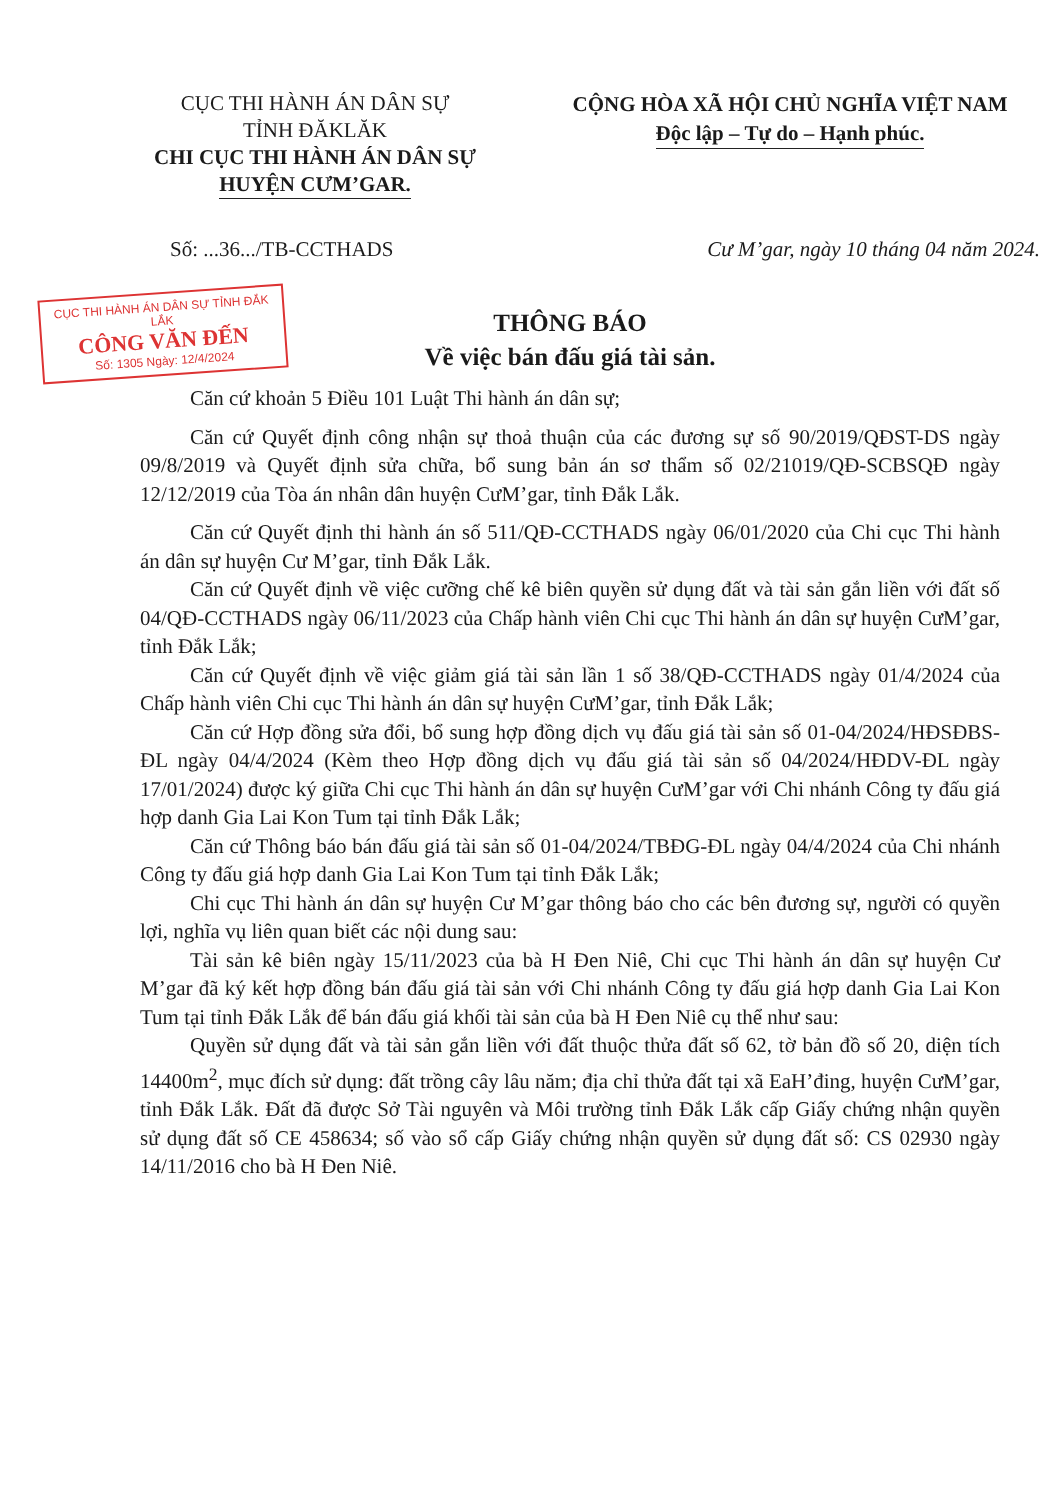CỤC THI HÀNH ÁN DÂN SỰ
TỈNH ĐĂKLĂK
CHI CỤC THI HÀNH ÁN DÂN SỰ
HUYỆN CƯM’GAR.
CỘNG HÒA XÃ HỘI CHỦ NGHĨA VIỆT NAM
Độc lập – Tự do – Hạnh phúc.
Số: ...36.../TB-CCTHADS Cư M’gar, ngày 10 tháng 04 năm 2024.
CỤC THI HÀNH ÁN DÂN SỰ TỈNH ĐẮK LẮK
CÔNG VĂN ĐẾN
Số: 1305 Ngày: 12/4/2024
THÔNG BÁO
Về việc bán đấu giá tài sản.
Căn cứ khoản 5 Điều 101 Luật Thi hành án dân sự;
Căn cứ Quyết định công nhận sự thoả thuận của các đương sự số 90/2019/QĐST-DS ngày 09/8/2019 và Quyết định sửa chữa, bổ sung bản án sơ thẩm số 02/21019/QĐ-SCBSQĐ ngày 12/12/2019 của Tòa án nhân dân huyện CưM’gar, tỉnh Đắk Lắk.
Căn cứ Quyết định thi hành án số 511/QĐ-CCTHADS ngày 06/01/2020 của Chi cục Thi hành án dân sự huyện Cư M’gar, tỉnh Đắk Lắk.
Căn cứ Quyết định về việc cưỡng chế kê biên quyền sử dụng đất và tài sản gắn liền với đất số 04/QĐ-CCTHADS ngày 06/11/2023 của Chấp hành viên Chi cục Thi hành án dân sự huyện CưM’gar, tỉnh Đắk Lắk;
Căn cứ Quyết định về việc giảm giá tài sản lần 1 số 38/QĐ-CCTHADS ngày 01/4/2024 của Chấp hành viên Chi cục Thi hành án dân sự huyện CưM’gar, tỉnh Đắk Lắk;
Căn cứ Hợp đồng sửa đổi, bổ sung hợp đồng dịch vụ đấu giá tài sản số 01-04/2024/HĐSĐBS-ĐL ngày 04/4/2024 (Kèm theo Hợp đồng dịch vụ đấu giá tài sản số 04/2024/HĐDV-ĐL ngày 17/01/2024) được ký giữa Chi cục Thi hành án dân sự huyện CưM’gar với Chi nhánh Công ty đấu giá hợp danh Gia Lai Kon Tum tại tỉnh Đắk Lắk;
Căn cứ Thông báo bán đấu giá tài sản số 01-04/2024/TBĐG-ĐL ngày 04/4/2024 của Chi nhánh Công ty đấu giá hợp danh Gia Lai Kon Tum tại tỉnh Đắk Lắk;
Chi cục Thi hành án dân sự huyện Cư M’gar thông báo cho các bên đương sự, người có quyền lợi, nghĩa vụ liên quan biết các nội dung sau:
Tài sản kê biên ngày 15/11/2023 của bà H Đen Niê, Chi cục Thi hành án dân sự huyện Cư M’gar đã ký kết hợp đồng bán đấu giá tài sản với Chi nhánh Công ty đấu giá hợp danh Gia Lai Kon Tum tại tỉnh Đắk Lắk để bán đấu giá khối tài sản của bà H Đen Niê cụ thể như sau:
Quyền sử dụng đất và tài sản gắn liền với đất thuộc thửa đất số 62, tờ bản đồ số 20, diện tích 14400m<sup>2</sup>, mục đích sử dụng: đất trồng cây lâu năm; địa chỉ thửa đất tại xã EaH’đing, huyện CưM’gar, tỉnh Đắk Lắk. Đất đã được Sở Tài nguyên và Môi trường tỉnh Đắk Lắk cấp Giấy chứng nhận quyền sử dụng đất số CE 458634; số vào sổ cấp Giấy chứng nhận quyền sử dụng đất số: CS 02930 ngày 14/11/2016 cho bà H Đen Niê.